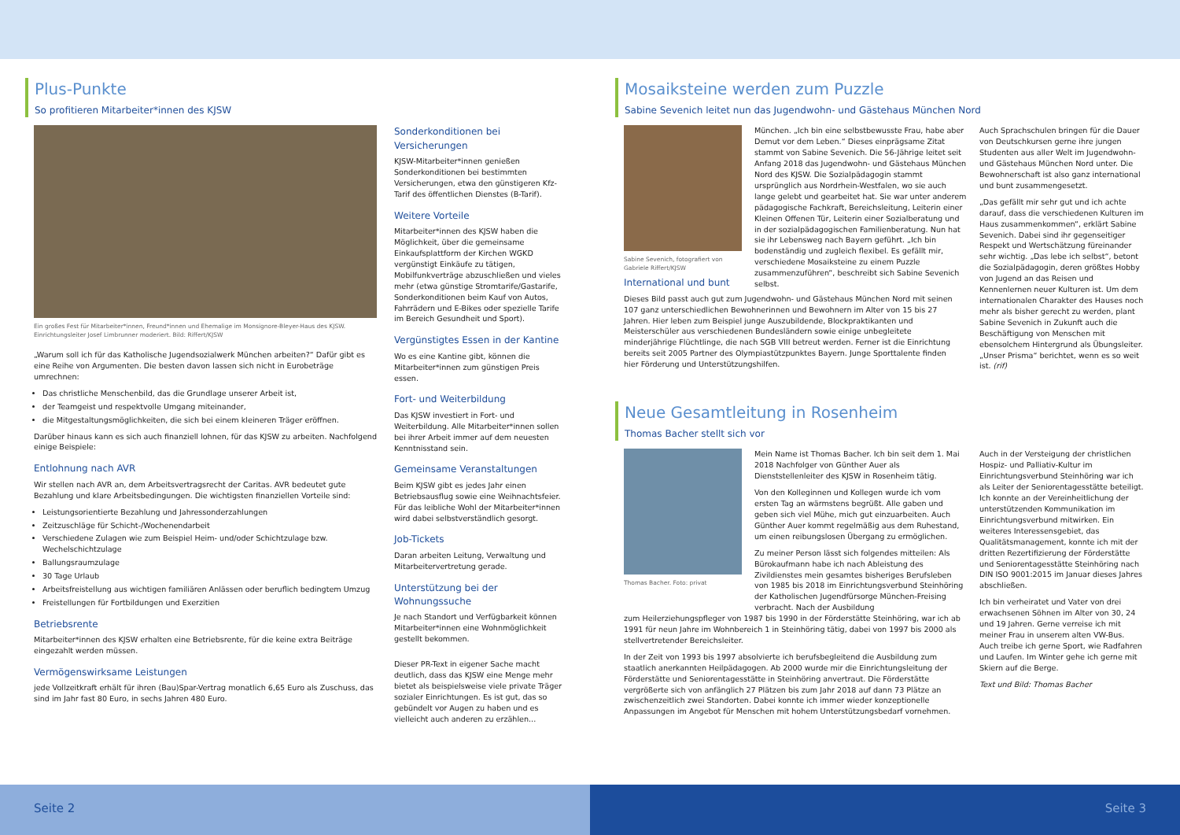Plus-Punkte
So profitieren Mitarbeiter*innen des KJSW
Ein großes Fest für Mitarbeiter*innen, Freund*innen und Ehemalige im Monsignore-Bleyer-Haus des KJSW. Einrichtungsleiter Josef Limbrunner moderiert. Bild: Riffert/KJSW
„Warum soll ich für das Katholische Jugendsozialwerk München arbeiten?“ Dafür gibt es eine Reihe von Argumenten. Die besten davon lassen sich nicht in Eurobeträge umrechnen:
Das christliche Menschenbild, das die Grundlage unserer Arbeit ist,
der Teamgeist und respektvolle Umgang miteinander,
die Mitgestaltungsmöglichkeiten, die sich bei einem kleineren Träger eröffnen.
Darüber hinaus kann es sich auch finanziell lohnen, für das KJSW zu arbeiten. Nachfolgend einige Beispiele:
Entlohnung nach AVR
Wir stellen nach AVR an, dem Arbeitsvertragsrecht der Caritas. AVR bedeutet gute Bezahlung und klare Arbeitsbedingungen. Die wichtigsten finanziellen Vorteile sind:
Leistungsorientierte Bezahlung und Jahressonderzahlungen
Zeitzuschläge für Schicht-/Wochenendarbeit
Verschiedene Zulagen wie zum Beispiel Heim- und/oder Schichtzulage bzw. Wechelschichtzulage
Ballungsraumzulage
30 Tage Urlaub
Arbeitsfreistellung aus wichtigen familiären Anlässen oder beruflich bedingtem Umzug
Freistellungen für Fortbildungen und Exerzitien
Betriebsrente
Mitarbeiter*innen des KJSW erhalten eine Betriebsrente, für die keine extra Beiträge eingezahlt werden müssen.
Vermögenswirksame Leistungen
jede Vollzeitkraft erhält für ihren (Bau)Spar-Vertrag monatlich 6,65 Euro als Zuschuss, das sind im Jahr fast 80 Euro, in sechs Jahren 480 Euro.
Sonderkonditionen bei Versicherungen
KJSW-Mitarbeiter*innen genießen Sonderkonditionen bei bestimmten Versicherungen, etwa den günstigeren Kfz-Tarif des öffentlichen Dienstes (B-Tarif).
Weitere Vorteile
Mitarbeiter*innen des KJSW haben die Möglichkeit, über die gemeinsame Einkaufsplattform der Kirchen WGKD vergünstigt Einkäufe zu tätigen, Mobilfunkverträge abzuschließen und vieles mehr (etwa günstige Stromtarife/Gastarife, Sonderkonditionen beim Kauf von Autos, Fahrrädern und E-Bikes oder spezielle Tarife im Bereich Gesundheit und Sport).
Vergünstigtes Essen in der Kantine
Wo es eine Kantine gibt, können die Mitarbeiter*innen zum günstigen Preis essen.
Fort- und Weiterbildung
Das KJSW investiert in Fort- und Weiterbildung. Alle Mitarbeiter*innen sollen bei ihrer Arbeit immer auf dem neuesten Kenntnisstand sein.
Gemeinsame Veranstaltungen
Beim KJSW gibt es jedes Jahr einen Betriebsausflug sowie eine Weihnachtsfeier. Für das leibliche Wohl der Mitarbeiter*innen wird dabei selbstverständlich gesorgt.
Job-Tickets
Daran arbeiten Leitung, Verwaltung und Mitarbeitervertretung gerade.
Unterstützung bei der Wohnungssuche
Je nach Standort und Verfügbarkeit können Mitarbeiter*innen eine Wohnmöglichkeit gestellt bekommen.
Dieser PR-Text in eigener Sache macht deutlich, dass das KJSW eine Menge mehr bietet als beispielsweise viele private Träger sozialer Einrichtungen. Es ist gut, das so gebündelt vor Augen zu haben und es vielleicht auch anderen zu erzählen...
Mosaiksteine werden zum Puzzle
Sabine Sevenich leitet nun das Jugendwohn- und Gästehaus München Nord
Sabine Sevenich, fotografiert von Gabriele Riffert/KJSW
München. „Ich bin eine selbstbewusste Frau, habe aber Demut vor dem Leben.“ Dieses einprägsame Zitat stammt von Sabine Sevenich. Die 56-Jährige leitet seit Anfang 2018 das Jugendwohn- und Gästehaus München Nord des KJSW. Die Sozialpädagogin stammt ursprünglich aus Nordrhein-Westfalen, wo sie auch lange gelebt und gearbeitet hat. Sie war unter anderem pädagogische Fachkraft, Bereichsleitung, Leiterin einer Kleinen Offenen Tür, Leiterin einer Sozialberatung und in der sozialpädagogischen Familienberatung. Nun hat sie ihr Lebensweg nach Bayern geführt. „Ich bin bodenständig und zugleich flexibel. Es gefällt mir, verschiedene Mosaiksteine zu einem Puzzle zusammenzuführen“, beschreibt sich Sabine Sevenich selbst.
Auch Sprachschulen bringen für die Dauer von Deutschkursen gerne ihre jungen Studenten aus aller Welt im Jugendwohn- und Gästehaus München Nord unter. Die Bewohnerschaft ist also ganz international und bunt zusammengesetzt.
„Das gefällt mir sehr gut und ich achte darauf, dass die verschiedenen Kulturen im Haus zusammenkommen“, erklärt Sabine Sevenich. Dabei sind ihr gegenseitiger Respekt und Wertschätzung füreinander sehr wichtig. „Das lebe ich selbst“, betont die Sozialpädagogin, deren größtes Hobby von Jugend an das Reisen und Kennenlernen neuer Kulturen ist. Um dem internationalen Charakter des Hauses noch mehr als bisher gerecht zu werden, plant Sabine Sevenich in Zukunft auch die Beschäftigung von Menschen mit ebensolchem Hintergrund als Übungsleiter. „Unser Prisma“ berichtet, wenn es so weit ist. (rif)
International und bunt
Dieses Bild passt auch gut zum Jugendwohn- und Gästehaus München Nord mit seinen 107 ganz unterschiedlichen Bewohnerinnen und Bewohnern im Alter von 15 bis 27 Jahren. Hier leben zum Beispiel junge Auszubildende, Blockpraktikanten und Meisterschüler aus verschiedenen Bundesländern sowie einige unbegleitete minderjährige Flüchtlinge, die nach SGB VIII betreut werden. Ferner ist die Einrichtung bereits seit 2005 Partner des Olympiastützpunktes Bayern. Junge Sporttalente finden hier Förderung und Unterstützungshilfen.
Neue Gesamtleitung in Rosenheim
Thomas Bacher stellt sich vor
Thomas Bacher. Foto: privat
Mein Name ist Thomas Bacher. Ich bin seit dem 1. Mai 2018 Nachfolger von Günther Auer als Dienststellenleiter des KJSW in Rosenheim tätig.
Von den Kolleginnen und Kollegen wurde ich vom ersten Tag an wärmstens begrüßt. Alle gaben und geben sich viel Mühe, mich gut einzuarbeiten. Auch Günther Auer kommt regelmäßig aus dem Ruhestand, um einen reibungslosen Übergang zu ermöglichen.
Zu meiner Person lässt sich folgendes mitteilen: Als Bürokaufmann habe ich nach Ableistung des Zivildienstes mein gesamtes bisheriges Berufsleben von 1985 bis 2018 im Einrichtungsverbund Steinhöring der Katholischen Jugendfürsorge München-Freising verbracht. Nach der Ausbildung
zum Heilerziehungspfleger von 1987 bis 1990 in der Förderstätte Steinhöring, war ich ab 1991 für neun Jahre im Wohnbereich 1 in Steinhöring tätig, dabei von 1997 bis 2000 als stellvertretender Bereichsleiter.
In der Zeit von 1993 bis 1997 absolvierte ich berufsbegleitend die Ausbildung zum staatlich anerkannten Heilpädagogen. Ab 2000 wurde mir die Einrichtungsleitung der Förderstätte und Seniorentagesstätte in Steinhöring anvertraut. Die Förderstätte vergrößerte sich von anfänglich 27 Plätzen bis zum Jahr 2018 auf dann 73 Plätze an zwischenzeitlich zwei Standorten. Dabei konnte ich immer wieder konzeptionelle Anpassungen im Angebot für Menschen mit hohem Unterstützungsbedarf vornehmen.
Auch in der Versteigung der christlichen Hospiz- und Palliativ-Kultur im Einrichtungsverbund Steinhöring war ich als Leiter der Seniorentagesstätte beteiligt. Ich konnte an der Vereinheitlichung der unterstützenden Kommunikation im Einrichtungsverbund mitwirken. Ein weiteres Interessensgebiet, das Qualitätsmanagement, konnte ich mit der dritten Rezertifizierung der Förderstätte und Seniorentagesstätte Steinhöring nach DIN ISO 9001:2015 im Januar dieses Jahres abschließen.
Ich bin verheiratet und Vater von drei erwachsenen Söhnen im Alter von 30, 24 und 19 Jahren. Gerne verreise ich mit meiner Frau in unserem alten VW-Bus. Auch treibe ich gerne Sport, wie Radfahren und Laufen. Im Winter gehe ich gerne mit Skiern auf die Berge.
Text und Bild: Thomas Bacher
Seite 2 Seite 3